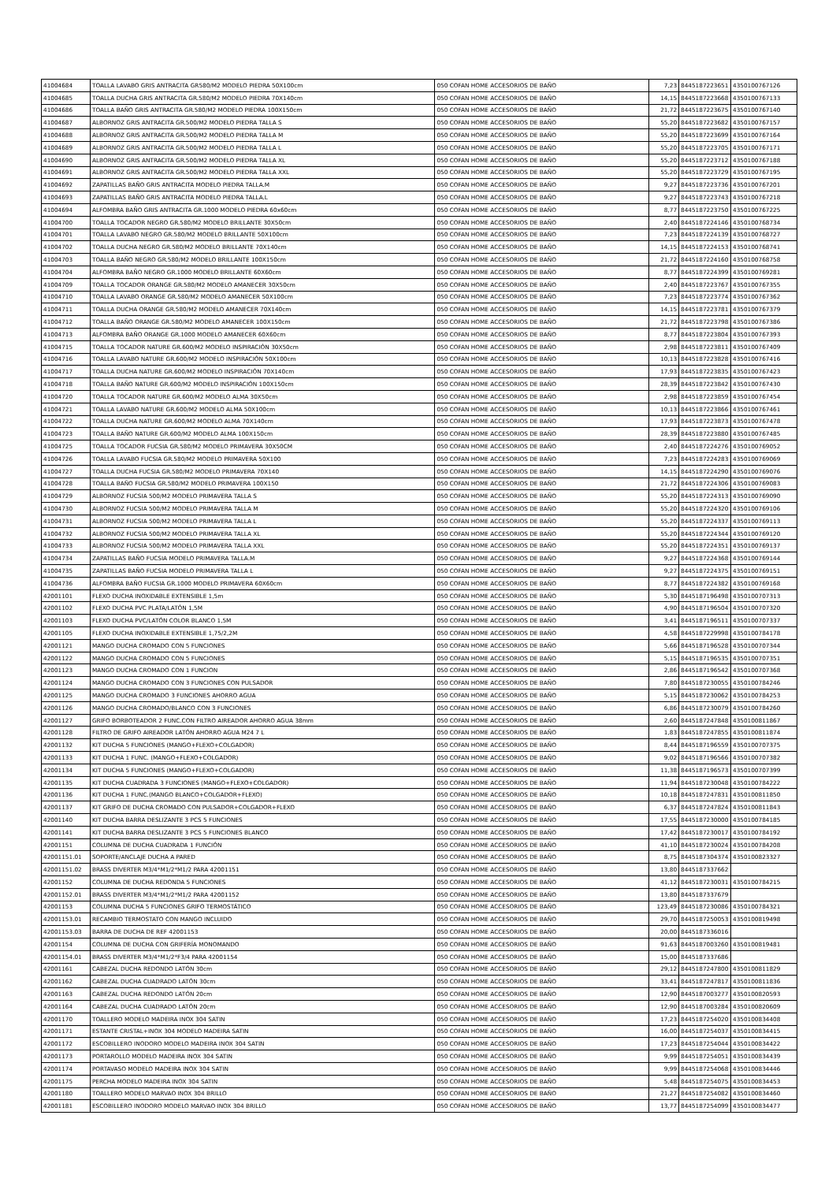| 41004684 | TOALLA LAVABO GRIS ANTRACITA GR580/M2 MODELO PIEDRA 50X100cm | 050 COFAN HOME ACCESORIOS DE BAÑO | 7,23 | 8445187223651 | 4350100767126 |
| 41004685 | TOALLA DUCHA GRIS ANTRACITA GR.580/M2 MODELO PIEDRA 70X140cm | 050 COFAN HOME ACCESORIOS DE BAÑO | 14,15 | 8445187223668 | 4350100767133 |
| 41004686 | TOALLA BAÑO GRIS ANTRACITA GR.580/M2 MODELO PIEDRA 100X150cm | 050 COFAN HOME ACCESORIOS DE BAÑO | 21,72 | 8445187223675 | 4350100767140 |
| 41004687 | ALBORNOZ GRIS ANTRACITA GR.500/M2 MODELO PIEDRA TALLA S | 050 COFAN HOME ACCESORIOS DE BAÑO | 55,20 | 8445187223682 | 4350100767157 |
| 41004688 | ALBORNOZ GRIS ANTRACITA GR.500/M2 MODELO PIEDRA TALLA M | 050 COFAN HOME ACCESORIOS DE BAÑO | 55,20 | 8445187223699 | 4350100767164 |
| 41004689 | ALBORNOZ GRIS ANTRACITA GR.500/M2 MODELO PIEDRA TALLA L | 050 COFAN HOME ACCESORIOS DE BAÑO | 55,20 | 8445187223705 | 4350100767171 |
| 41004690 | ALBORNOZ GRIS ANTRACITA GR.500/M2 MODELO PIEDRA TALLA XL | 050 COFAN HOME ACCESORIOS DE BAÑO | 55,20 | 8445187223712 | 4350100767188 |
| 41004691 | ALBORNOZ GRIS ANTRACITA GR.500/M2 MODELO PIEDRA TALLA XXL | 050 COFAN HOME ACCESORIOS DE BAÑO | 55,20 | 8445187223729 | 4350100767195 |
| 41004692 | ZAPATILLAS BAÑO GRIS ANTRACITA MODELO PIEDRA TALLA.M | 050 COFAN HOME ACCESORIOS DE BAÑO | 9,27 | 8445187223736 | 4350100767201 |
| 41004693 | ZAPATILLAS BAÑO GRIS ANTRACITA MODELO PIEDRA TALLA.L | 050 COFAN HOME ACCESORIOS DE BAÑO | 9,27 | 8445187223743 | 4350100767218 |
| 41004694 | ALFOMBRA BAÑO GRIS ANTRACITA GR.1000 MODELO PIEDRA 60x60cm | 050 COFAN HOME ACCESORIOS DE BAÑO | 8,77 | 8445187223750 | 4350100767225 |
| 41004700 | TOALLA TOCADOR NEGRO GR.580/M2 MODELO BRILLANTE 30X50cm | 050 COFAN HOME ACCESORIOS DE BAÑO | 2,40 | 8445187224146 | 4350100768734 |
| 41004701 | TOALLA LAVABO NEGRO GR.580/M2 MODELO BRILLANTE 50X100cm | 050 COFAN HOME ACCESORIOS DE BAÑO | 7,23 | 8445187224139 | 4350100768727 |
| 41004702 | TOALLA DUCHA NEGRO GR.580/M2 MODELO BRILLANTE 70X140cm | 050 COFAN HOME ACCESORIOS DE BAÑO | 14,15 | 8445187224153 | 4350100768741 |
| 41004703 | TOALLA BAÑO NEGRO GR.580/M2 MODELO BRILLANTE 100X150cm | 050 COFAN HOME ACCESORIOS DE BAÑO | 21,72 | 8445187224160 | 4350100768758 |
| 41004704 | ALFOMBRA BAÑO NEGRO GR.1000 MODELO BRILLANTE 60X60cm | 050 COFAN HOME ACCESORIOS DE BAÑO | 8,77 | 8445187224399 | 4350100769281 |
| 41004709 | TOALLA TOCADOR ORANGE GR.580/M2 MODELO AMANECER 30X50cm | 050 COFAN HOME ACCESORIOS DE BAÑO | 2,40 | 8445187223767 | 4350100767355 |
| 41004710 | TOALLA LAVABO ORANGE GR.580/M2 MODELO AMANECER 50X100cm | 050 COFAN HOME ACCESORIOS DE BAÑO | 7,23 | 8445187223774 | 4350100767362 |
| 41004711 | TOALLA DUCHA ORANGE GR.580/M2 MODELO AMANECER 70X140cm | 050 COFAN HOME ACCESORIOS DE BAÑO | 14,15 | 8445187223781 | 4350100767379 |
| 41004712 | TOALLA BAÑO ORANGE GR.580/M2 MODELO AMANECER 100X150cm | 050 COFAN HOME ACCESORIOS DE BAÑO | 21,72 | 8445187223798 | 4350100767386 |
| 41004713 | ALFOMBRA BAÑO ORANGE GR.1000 MODELO AMANECER 60X60cm | 050 COFAN HOME ACCESORIOS DE BAÑO | 8,77 | 8445187223804 | 4350100767393 |
| 41004715 | TOALLA TOCADOR NATURE GR.600/M2 MODELO INSPIRACIÓN 30X50cm | 050 COFAN HOME ACCESORIOS DE BAÑO | 2,98 | 8445187223811 | 4350100767409 |
| 41004716 | TOALLA LAVABO NATURE GR.600/M2 MODELO INSPIRACIÓN 50X100cm | 050 COFAN HOME ACCESORIOS DE BAÑO | 10,13 | 8445187223828 | 4350100767416 |
| 41004717 | TOALLA DUCHA NATURE GR.600/M2 MODELO INSPIRACIÓN 70X140cm | 050 COFAN HOME ACCESORIOS DE BAÑO | 17,93 | 8445187223835 | 4350100767423 |
| 41004718 | TOALLA BAÑO NATURE GR.600/M2 MODELO INSPIRACIÓN 100X150cm | 050 COFAN HOME ACCESORIOS DE BAÑO | 28,39 | 8445187223842 | 4350100767430 |
| 41004720 | TOALLA TOCADOR NATURE GR.600/M2 MODELO ALMA 30X50cm | 050 COFAN HOME ACCESORIOS DE BAÑO | 2,98 | 8445187223859 | 4350100767454 |
| 41004721 | TOALLA LAVABO NATURE GR.600/M2 MODELO ALMA 50X100cm | 050 COFAN HOME ACCESORIOS DE BAÑO | 10,13 | 8445187223866 | 4350100767461 |
| 41004722 | TOALLA DUCHA NATURE GR.600/M2 MODELO ALMA 70X140cm | 050 COFAN HOME ACCESORIOS DE BAÑO | 17,93 | 8445187223873 | 4350100767478 |
| 41004723 | TOALLA BAÑO NATURE GR.600/M2 MODELO ALMA 100X150cm | 050 COFAN HOME ACCESORIOS DE BAÑO | 28,39 | 8445187223880 | 4350100767485 |
| 41004725 | TOALLA TOCADOR FUCSIA GR.580/M2 MODELO PRIMAVERA 30X50CM | 050 COFAN HOME ACCESORIOS DE BAÑO | 2,40 | 8445187224276 | 4350100769052 |
| 41004726 | TOALLA LAVABO FUCSIA GR.580/M2 MODELO PRIMAVERA 50X100 | 050 COFAN HOME ACCESORIOS DE BAÑO | 7,23 | 8445187224283 | 4350100769069 |
| 41004727 | TOALLA DUCHA FUCSIA GR.580/M2 MODELO PRIMAVERA 70X140 | 050 COFAN HOME ACCESORIOS DE BAÑO | 14,15 | 8445187224290 | 4350100769076 |
| 41004728 | TOALLA BAÑO FUCSIA GR.580/M2 MODELO PRIMAVERA 100X150 | 050 COFAN HOME ACCESORIOS DE BAÑO | 21,72 | 8445187224306 | 4350100769083 |
| 41004729 | ALBORNOZ FUCSIA 500/M2 MODELO PRIMAVERA TALLA S | 050 COFAN HOME ACCESORIOS DE BAÑO | 55,20 | 8445187224313 | 4350100769090 |
| 41004730 | ALBORNOZ FUCSIA 500/M2 MODELO PRIMAVERA TALLA M | 050 COFAN HOME ACCESORIOS DE BAÑO | 55,20 | 8445187224320 | 4350100769106 |
| 41004731 | ALBORNOZ FUCSIA 500/M2 MODELO PRIMAVERA TALLA L | 050 COFAN HOME ACCESORIOS DE BAÑO | 55,20 | 8445187224337 | 4350100769113 |
| 41004732 | ALBORNOZ FUCSIA 500/M2 MODELO PRIMAVERA TALLA XL | 050 COFAN HOME ACCESORIOS DE BAÑO | 55,20 | 8445187224344 | 4350100769120 |
| 41004733 | ALBORNOZ FUCSIA 500/M2 MODELO PRIMAVERA TALLA XXL | 050 COFAN HOME ACCESORIOS DE BAÑO | 55,20 | 8445187224351 | 4350100769137 |
| 41004734 | ZAPATILLAS BAÑO FUCSIA MODELO PRIMAVERA TALLA.M | 050 COFAN HOME ACCESORIOS DE BAÑO | 9,27 | 8445187224368 | 4350100769144 |
| 41004735 | ZAPATILLAS BAÑO FUCSIA MODELO PRIMAVERA TALLA L | 050 COFAN HOME ACCESORIOS DE BAÑO | 9,27 | 8445187224375 | 4350100769151 |
| 41004736 | ALFOMBRA BAÑO FUCSIA GR.1000 MODELO PRIMAVERA 60X60cm | 050 COFAN HOME ACCESORIOS DE BAÑO | 8,77 | 8445187224382 | 4350100769168 |
| 42001101 | FLEXO DUCHA INOXIDABLE EXTENSIBLE 1,5m | 050 COFAN HOME ACCESORIOS DE BAÑO | 5,30 | 8445187196498 | 4350100707313 |
| 42001102 | FLEXO DUCHA PVC PLATA/LATÓN 1,5M | 050 COFAN HOME ACCESORIOS DE BAÑO | 4,90 | 8445187196504 | 4350100707320 |
| 42001103 | FLEXO DUCHA PVC/LATÓN COLOR BLANCO 1,5M | 050 COFAN HOME ACCESORIOS DE BAÑO | 3,41 | 8445187196511 | 4350100707337 |
| 42001105 | FLEXO DUCHA INOXIDABLE EXTENSIBLE 1,75/2,2M | 050 COFAN HOME ACCESORIOS DE BAÑO | 4,58 | 8445187229998 | 4350100784178 |
| 42001121 | MANGO DUCHA CROMADO CON 5 FUNCIONES | 050 COFAN HOME ACCESORIOS DE BAÑO | 5,66 | 8445187196528 | 4350100707344 |
| 42001122 | MANGO DUCHA CROMADO CON 5 FUNCIONES | 050 COFAN HOME ACCESORIOS DE BAÑO | 5,15 | 8445187196535 | 4350100707351 |
| 42001123 | MANGO DUCHA CROMADO CON 1 FUNCION | 050 COFAN HOME ACCESORIOS DE BAÑO | 2,86 | 8445187196542 | 4350100707368 |
| 42001124 | MANGO DUCHA CROMADO CON 3 FUNCIONES CON PULSADOR | 050 COFAN HOME ACCESORIOS DE BAÑO | 7,80 | 8445187230055 | 4350100784246 |
| 42001125 | MANGO DUCHA CROMADO 3 FUNCIONES AHORRO AGUA | 050 COFAN HOME ACCESORIOS DE BAÑO | 5,15 | 8445187230062 | 4350100784253 |
| 42001126 | MANGO DUCHA CROMADO/BLANCO CON 3 FUNCIONES | 050 COFAN HOME ACCESORIOS DE BAÑO | 6,86 | 8445187230079 | 4350100784260 |
| 42001127 | GRIFO BORBOTEADOR 2 FUNC.CON FILTRO AIREADOR AHORRO AGUA 38mm | 050 COFAN HOME ACCESORIOS DE BAÑO | 2,60 | 8445187247848 | 4350100811867 |
| 42001128 | FILTRO DE GRIFO AIREADOR LATÓN AHORRO AGUA M24 7 L | 050 COFAN HOME ACCESORIOS DE BAÑO | 1,83 | 8445187247855 | 4350100811874 |
| 42001132 | KIT DUCHA 5 FUNCIONES (MANGO+FLEXO+COLGADOR) | 050 COFAN HOME ACCESORIOS DE BAÑO | 8,44 | 8445187196559 | 4350100707375 |
| 42001133 | KIT DUCHA 1 FUNC. (MANGO+FLEXO+COLGADOR) | 050 COFAN HOME ACCESORIOS DE BAÑO | 9,02 | 8445187196566 | 4350100707382 |
| 42001134 | KIT DUCHA 5 FUNCIONES (MANGO+FLEXO+COLGADOR) | 050 COFAN HOME ACCESORIOS DE BAÑO | 11,38 | 8445187196573 | 4350100707399 |
| 42001135 | KIT DUCHA CUADRADA 3 FUNCIONES (MANGO+FLEXO+COLGADOR) | 050 COFAN HOME ACCESORIOS DE BAÑO | 11,94 | 8445187230048 | 4350100784222 |
| 42001136 | KIT DUCHA 1 FUNC.(MANGO BLANCO+COLGADOR+FLEXO) | 050 COFAN HOME ACCESORIOS DE BAÑO | 10,18 | 8445187247831 | 4350100811850 |
| 42001137 | KIT GRIFO DE DUCHA CROMADO CON PULSADOR+COLGADOR+FLEXO | 050 COFAN HOME ACCESORIOS DE BAÑO | 6,37 | 8445187247824 | 4350100811843 |
| 42001140 | KIT DUCHA BARRA DESLIZANTE 3 PCS 5 FUNCIONES | 050 COFAN HOME ACCESORIOS DE BAÑO | 17,55 | 8445187230000 | 4350100784185 |
| 42001141 | KIT DUCHA BARRA DESLIZANTE 3 PCS 5 FUNCIONES BLANCO | 050 COFAN HOME ACCESORIOS DE BAÑO | 17,42 | 8445187230017 | 4350100784192 |
| 42001151 | COLUMNA DE DUCHA CUADRADA 1 FUNCIÓN | 050 COFAN HOME ACCESORIOS DE BAÑO | 41,10 | 8445187230024 | 4350100784208 |
| 42001151.01 | SOPORTE/ANCLAJE DUCHA A PARED | 050 COFAN HOME ACCESORIOS DE BAÑO | 8,75 | 8445187304374 | 4350100823327 |
| 42001151.02 | BRASS DIVERTER M3/4*M1/2*M1/2 PARA 42001151 | 050 COFAN HOME ACCESORIOS DE BAÑO | 13,80 | 8445187337662 | |
| 42001152 | COLUMNA DE DUCHA REDONDA 5 FUNCIONES | 050 COFAN HOME ACCESORIOS DE BAÑO | 41,12 | 8445187230031 | 4350100784215 |
| 42001152.01 | BRASS DIVERTER M3/4*M1/2*M1/2 PARA 42001152 | 050 COFAN HOME ACCESORIOS DE BAÑO | 13,80 | 8445187337679 | |
| 42001153 | COLUMNA DUCHA 5 FUNCIONES GRIFO TERMOSTÁTICO | 050 COFAN HOME ACCESORIOS DE BAÑO | 123,49 | 8445187230086 | 4350100784321 |
| 42001153.01 | RECAMBIO TERMOSTATO CON MANGO INCLUIDO | 050 COFAN HOME ACCESORIOS DE BAÑO | 29,70 | 8445187250053 | 4350100819498 |
| 42001153.03 | BARRA DE DUCHA DE REF 42001153 | 050 COFAN HOME ACCESORIOS DE BAÑO | 20,00 | 8445187336016 | |
| 42001154 | COLUMNA DE DUCHA CON GRIFERÍA MONOMANDO | 050 COFAN HOME ACCESORIOS DE BAÑO | 91,63 | 8445187003260 | 4350100819481 |
| 42001154.01 | BRASS DIVERTER M3/4*M1/2*F3/4 PARA 42001154 | 050 COFAN HOME ACCESORIOS DE BAÑO | 15,00 | 8445187337686 | |
| 42001161 | CABEZAL DUCHA REDONDO LATÓN 30cm | 050 COFAN HOME ACCESORIOS DE BAÑO | 29,12 | 8445187247800 | 4350100811829 |
| 42001162 | CABEZAL DUCHA CUADRADO LATÓN 30cm | 050 COFAN HOME ACCESORIOS DE BAÑO | 33,41 | 8445187247817 | 4350100811836 |
| 42001163 | CABEZAL DUCHA REDONDO LATÓN 20cm | 050 COFAN HOME ACCESORIOS DE BAÑO | 12,90 | 8445187003277 | 4350100820593 |
| 42001164 | CABEZAL DUCHA CUADRADO LATÓN 20cm | 050 COFAN HOME ACCESORIOS DE BAÑO | 12,90 | 8445187003284 | 4350100820609 |
| 42001170 | TOALLERO MODELO MADEIRA INOX 304 SATIN | 050 COFAN HOME ACCESORIOS DE BAÑO | 17,23 | 8445187254020 | 4350100834408 |
| 42001171 | ESTANTE CRISTAL+INOX 304 MODELO MADEIRA SATIN | 050 COFAN HOME ACCESORIOS DE BAÑO | 16,00 | 8445187254037 | 4350100834415 |
| 42001172 | ESCOBILLERO INODORO MODELO MADEIRA INOX 304 SATIN | 050 COFAN HOME ACCESORIOS DE BAÑO | 17,23 | 8445187254044 | 4350100834422 |
| 42001173 | PORTAROLLO MODELO MADEIRA INOX 304 SATIN | 050 COFAN HOME ACCESORIOS DE BAÑO | 9,99 | 8445187254051 | 4350100834439 |
| 42001174 | PORTAVASO MODELO MADEIRA INOX 304 SATIN | 050 COFAN HOME ACCESORIOS DE BAÑO | 9,99 | 8445187254068 | 4350100834446 |
| 42001175 | PERCHA MODELO MADEIRA INOX 304 SATIN | 050 COFAN HOME ACCESORIOS DE BAÑO | 5,48 | 8445187254075 | 4350100834453 |
| 42001180 | TOALLERO MODELO MARVAO INOX 304 BRILLO | 050 COFAN HOME ACCESORIOS DE BAÑO | 21,27 | 8445187254082 | 4350100834460 |
| 42001181 | ESCOBILLERO INODORO MODELO MARVAO INOX 304 BRILLO | 050 COFAN HOME ACCESORIOS DE BAÑO | 13,77 | 8445187254099 | 4350100834477 |